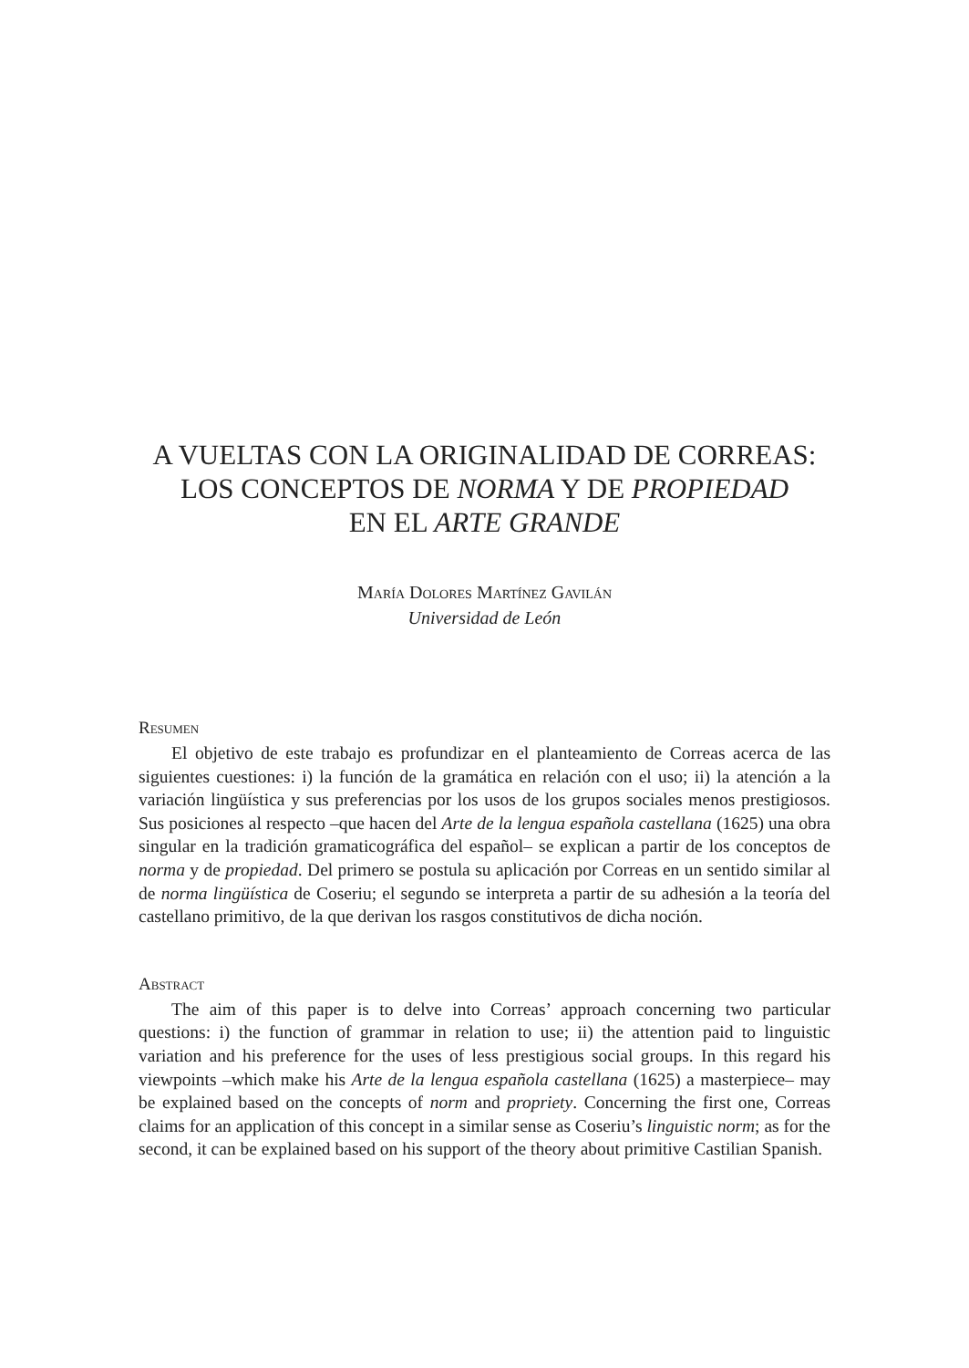A VUELTAS CON LA ORIGINALIDAD DE CORREAS:
LOS CONCEPTOS DE NORMA Y DE PROPIEDAD
EN EL ARTE GRANDE
María Dolores Martínez Gavilán
Universidad de León
Resumen
El objetivo de este trabajo es profundizar en el planteamiento de Correas acerca de las siguientes cuestiones: i) la función de la gramática en relación con el uso; ii) la atención a la variación lingüística y sus preferencias por los usos de los grupos sociales menos prestigiosos. Sus posiciones al respecto –que hacen del Arte de la lengua española castellana (1625) una obra singular en la tradición gramaticográfica del español– se explican a partir de los conceptos de norma y de propiedad. Del primero se postula su aplicación por Correas en un sentido similar al de norma lingüística de Coseriu; el segundo se interpreta a partir de su adhesión a la teoría del castellano primitivo, de la que derivan los rasgos constitutivos de dicha noción.
Abstract
The aim of this paper is to delve into Correas’ approach concerning two particular questions: i) the function of grammar in relation to use; ii) the attention paid to linguistic variation and his preference for the uses of less prestigious social groups. In this regard his viewpoints –which make his Arte de la lengua española castellana (1625) a masterpiece– may be explained based on the concepts of norm and propriety. Concerning the first one, Correas claims for an application of this concept in a similar sense as Coseriu’s linguistic norm; as for the second, it can be explained based on his support of the theory about primitive Castilian Spanish.